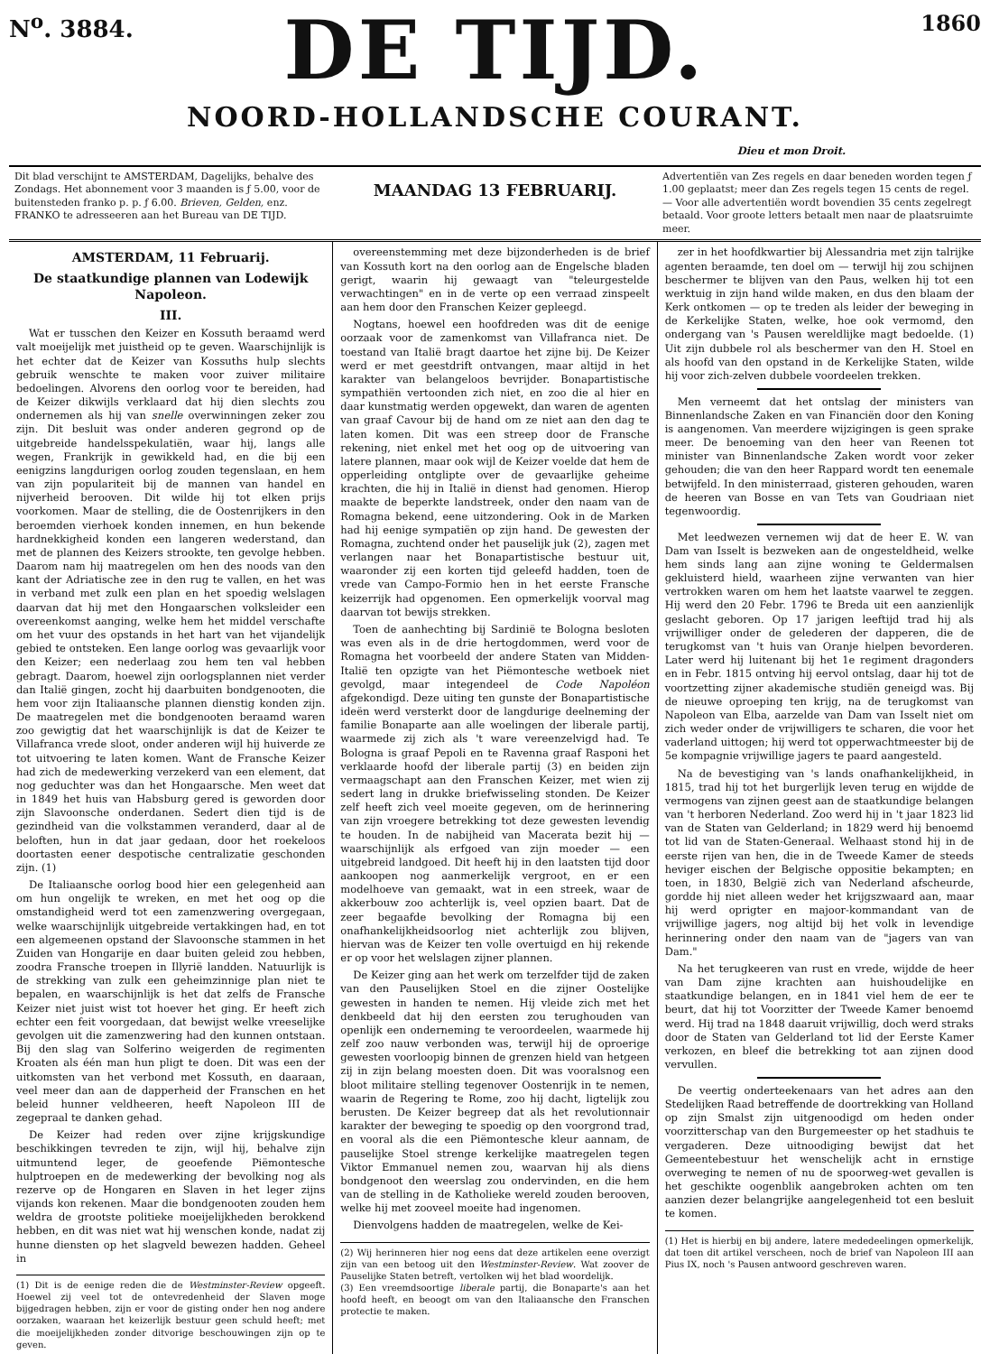N<sup>o</sup>. 3884.
DE TIJD.
1860
NOORD-HOLLANDSCHE COURANT.
Dieu et mon Droit.
Dit blad verschijnt te AMSTERDAM, Dagelijks, behalve des Zondags. Het abonnement voor 3 maanden is ƒ 5.00, voor de buitensteden franko p. p. ƒ 6.00. Brieven, Gelden, enz. FRANKO te adresseeren aan het Bureau van DE TIJD.
MAANDAG 13 FEBRUARIJ.
Advertentiën van Zes regels en daar beneden worden tegen ƒ 1.00 geplaatst; meer dan Zes regels tegen 15 cents de regel. — Voor alle advertentiën wordt bovendien 35 cents zegelregt betaald. Voor groote letters betaalt men naar de plaatsruimte meer.
AMSTERDAM, 11 Februarij.
De staatkundige plannen van Lodewijk Napoleon.
III.
Wat er tusschen den Keizer en Kossuth beraamd werd valt moeijelijk met juistheid op te geven. Waarschijnlijk is het echter dat de Keizer van Kossuths hulp slechts gebruik wenschte te maken voor zuiver militaire bedoelingen. Alvorens den oorlog voor te bereiden, had de Keizer dikwijls verklaard dat hij dien slechts zou ondernemen als hij van snelle overwinningen zeker zou zijn. Dit besluit was onder anderen gegrond op de uitgebreide handelsspekulatiën, waar hij, langs alle wegen, Frankrijk in gewikkeld had, en die bij een eenigzins langdurigen oorlog zouden tegenslaan, en hem van zijn populariteit bij de mannen van handel en nijverheid berooven. Dit wilde hij tot elken prijs voorkomen. Maar de stelling, die de Oostenrijkers in den beroemden vierhoek konden innemen, en hun bekende hardnekkigheid konden een langeren wederstand, dan met de plannen des Keizers strookte, ten gevolge hebben. Daarom nam hij maatregelen om hen des noods van den kant der Adriatische zee in den rug te vallen, en het was in verband met zulk een plan en het spoedig welslagen daarvan dat hij met den Hongaarschen volksleider een overeenkomst aanging, welke hem het middel verschafte om het vuur des opstands in het hart van het vijandelijk gebied te ontsteken. Een lange oorlog was gevaarlijk voor den Keizer; een nederlaag zou hem ten val hebben gebragt. Daarom, hoewel zijn oorlogsplannen niet verder dan Italië gingen, zocht hij daarbuiten bondgenooten, die hem voor zijn Italiaansche plannen dienstig konden zijn. De maatregelen met die bondgenooten beraamd waren zoo gewigtig dat het waarschijnlijk is dat de Keizer te Villafranca vrede sloot, onder anderen wijl hij huiverde ze tot uitvoering te laten komen. Want de Fransche Keizer had zich de medewerking verzekerd van een element, dat nog geduchter was dan het Hongaarsche. Men weet dat in 1849 het huis van Habsburg gered is geworden door zijn Slavoonsche onderdanen. Sedert dien tijd is de gezindheid van die volkstammen veranderd, daar al de beloften, hun in dat jaar gedaan, door het roekeloos doortasten eener despotische centralizatie geschonden zijn. (1)
De Italiaansche oorlog bood hier een gelegenheid aan om hun ongelijk te wreken, en met het oog op die omstandigheid werd tot een zamenzwering overgegaan, welke waarschijnlijk uitgebreide vertakkingen had, en tot een algemeenen opstand der Slavoonsche stammen in het Zuiden van Hongarije en daar buiten geleid zou hebben, zoodra Fransche troepen in Illyrië landden. Natuurlijk is de strekking van zulk een geheimzinnige plan niet te bepalen, en waarschijnlijk is het dat zelfs de Fransche Keizer niet juist wist tot hoever het ging. Er heeft zich echter een feit voorgedaan, dat bewijst welke vreeselijke gevolgen uit die zamenzwering had den kunnen ontstaan. Bij den slag van Solferino weigerden de regimenten Kroaten als één man hun pligt te doen. Dit was een der uitkomsten van het verbond met Kossuth, en daaraan, veel meer dan aan de dapperheid der Franschen en het beleid hunner veldheeren, heeft Napoleon III de zegepraal te danken gehad.
De Keizer had reden over zijne krijgskundige beschikkingen tevreden te zijn, wijl hij, behalve zijn uitmuntend leger, de geoefende Piëmontesche hulptroepen en de medewerking der bevolking nog als rezerve op de Hongaren en Slaven in het leger zijns vijands kon rekenen. Maar die bondgenooten zouden hem weldra de grootste politieke moeijelijkheden berokkend hebben, en dit was niet wat hij wenschen konde, nadat zij hunne diensten op het slagveld bewezen hadden. Geheel in
(1) Dit is de eenige reden die de Westminster-Review opgeeft. Hoewel zij veel tot de ontevredenheid der Slaven moge bijgedragen hebben, zijn er voor de gisting onder hen nog andere oorzaken, waaraan het keizerlijk bestuur geen schuld heeft; met die moeijelijkheden zonder ditvorige beschouwingen zijn op te geven.
overeenstemming met deze bijzonderheden is de brief van Kossuth kort na den oorlog aan de Engelsche bladen gerigt, waarin hij gewaagt van "teleurgestelde verwachtingen" en in de verte op een verraad zinspeelt aan hem door den Franschen Keizer gepleegd.
Nogtans, hoewel een hoofdreden was dit de eenige oorzaak voor de zamenkomst van Villafranca niet. De toestand van Italië bragt daartoe het zijne bij. De Keizer werd er met geestdrift ontvangen, maar altijd in het karakter van belangeloos bevrijder. Bonapartistische sympathiën vertoonden zich niet, en zoo die al hier en daar kunstmatig werden opgewekt, dan waren de agenten van graaf Cavour bij de hand om ze niet aan den dag te laten komen. Dit was een streep door de Fransche rekening, niet enkel met het oog op de uitvoering van latere plannen, maar ook wijl de Keizer voelde dat hem de opperleiding ontglipte over de gevaarlijke geheime krachten, die hij in Italië in dienst had genomen. Hierop maakte de beperkte landstreek, onder den naam van de Romagna bekend, eene uitzondering. Ook in de Marken had hij eenige sympatiën op zijn hand. De gewesten der Romagna, zuchtend onder het pauselijk juk (2), zagen met verlangen naar het Bonapartistische bestuur uit, waaronder zij een korten tijd geleefd hadden, toen de vrede van Campo-Formio hen in het eerste Fransche keizerrijk had opgenomen. Een opmerkelijk voorval mag daarvan tot bewijs strekken.
Toen de aanhechting bij Sardinië te Bologna besloten was even als in de drie hertogdommen, werd voor de Romagna het voorbeeld der andere Staten van Midden-Italië ten opzigte van het Piëmontesche wetboek niet gevolgd, maar integendeel de Code Napoléon afgekondigd. Deze uiting ten gunste der Bonapartistische ideën werd versterkt door de langdurige deelneming der familie Bonaparte aan alle woelingen der liberale partij, waarmede zij zich als 't ware vereenzelvigd had. Te Bologna is graaf Pepoli en te Ravenna graaf Rasponi het verklaarde hoofd der liberale partij (3) en beiden zijn vermaagschapt aan den Franschen Keizer, met wien zij sedert lang in drukke briefwisseling stonden. De Keizer zelf heeft zich veel moeite gegeven, om de herinnering van zijn vroegere betrekking tot deze gewesten levendig te houden. In de nabijheid van Macerata bezit hij — waarschijnlijk als erfgoed van zijn moeder — een uitgebreid landgoed. Dit heeft hij in den laatsten tijd door aankoopen nog aanmerkelijk vergroot, en er een modelhoeve van gemaakt, wat in een streek, waar de akkerbouw zoo achterlijk is, veel opzien baart. Dat de zeer begaafde bevolking der Romagna bij een onafhankelijkheidsoorlog niet achterlijk zou blijven, hiervan was de Keizer ten volle overtuigd en hij rekende er op voor het welslagen zijner plannen.
De Keizer ging aan het werk om terzelfder tijd de zaken van den Pauselijken Stoel en die zijner Oostelijke gewesten in handen te nemen. Hij vleide zich met het denkbeeld dat hij den eersten zou terughouden van openlijk een onderneming te veroordeelen, waarmede hij zelf zoo nauw verbonden was, terwijl hij de oproerige gewesten voorloopig binnen de grenzen hield van hetgeen zij in zijn belang moesten doen. Dit was vooralsnog een bloot militaire stelling tegenover Oostenrijk in te nemen, waarin de Regering te Rome, zoo hij dacht, ligtelijk zou berusten. De Keizer begreep dat als het revolutionnair karakter der beweging te spoedig op den voorgrond trad, en vooral als die een Piëmontesche kleur aannam, de pauselijke Stoel strenge kerkelijke maatregelen tegen Viktor Emmanuel nemen zou, waarvan hij als diens bondgenoot den weerslag zou ondervinden, en die hem van de stelling in de Katholieke wereld zouden berooven, welke hij met zooveel moeite had ingenomen.
Dienvolgens hadden de maatregelen, welke de Kei-
(2) Wij herinneren hier nog eens dat deze artikelen eene overzigt zijn van een betoog uit den Westminster-Review. Wat zoover de Pauselijke Staten betreft, vertolken wij het blad woordelijk.
(3) Een vreemdsoortige liberale partij, die Bonaparte's aan het hoofd heeft, en beoogt om van den Italiaansche den Franschen protectie te maken.
zer in het hoofdkwartier bij Alessandria met zijn talrijke agenten beraamde, ten doel om — terwijl hij zou schijnen beschermer te blijven van den Paus, welken hij tot een werktuig in zijn hand wilde maken, en dus den blaam der Kerk ontkomen — op te treden als leider der beweging in de Kerkelijke Staten, welke, hoe ook vermomd, den ondergang van 's Pausen wereldlijke magt bedoelde. (1) Uit zijn dubbele rol als beschermer van den H. Stoel en als hoofd van den opstand in de Kerkelijke Staten, wilde hij voor zich-zelven dubbele voordeelen trekken.
Men verneemt dat het ontslag der ministers van Binnenlandsche Zaken en van Financiën door den Koning is aangenomen. Van meerdere wijzigingen is geen sprake meer. De benoeming van den heer van Reenen tot minister van Binnenlandsche Zaken wordt voor zeker gehouden; die van den heer Rappard wordt ten eenemale betwijfeld. In den ministerraad, gisteren gehouden, waren de heeren van Bosse en van Tets van Goudriaan niet tegenwoordig.
Met leedwezen vernemen wij dat de heer E. W. van Dam van Isselt is bezweken aan de ongesteldheid, welke hem sinds lang aan zijne woning te Geldermalsen gekluisterd hield, waarheen zijne verwanten van hier vertrokken waren om hem het laatste vaarwel te zeggen. Hij werd den 20 Febr. 1796 te Breda uit een aanzienlijk geslacht geboren. Op 17 jarigen leeftijd trad hij als vrijwilliger onder de gelederen der dapperen, die de terugkomst van 't huis van Oranje hielpen bevorderen. Later werd hij luitenant bij het 1e regiment dragonders en in Febr. 1815 ontving hij eervol ontslag, daar hij tot de voortzetting zijner akademische studiën geneigd was. Bij de nieuwe oproeping ten krijg, na de terugkomst van Napoleon van Elba, aarzelde van Dam van Isselt niet om zich weder onder de vrijwilligers te scharen, die voor het vaderland uittogen; hij werd tot opperwachtmeester bij de 5e kompagnie vrijwillige jagers te paard aangesteld.
Na de bevestiging van 's lands onafhankelijkheid, in 1815, trad hij tot het burgerlijk leven terug en wijdde de vermogens van zijnen geest aan de staatkundige belangen van 't herboren Nederland. Zoo werd hij in 't jaar 1823 lid van de Staten van Gelderland; in 1829 werd hij benoemd tot lid van de Staten-Generaal. Welhaast stond hij in de eerste rijen van hen, die in de Tweede Kamer de steeds heviger eischen der Belgische oppositie bekampten; en toen, in 1830, België zich van Nederland afscheurde, gordde hij niet alleen weder het krijgszwaard aan, maar hij werd oprigter en majoor-kommandant van de vrijwillige jagers, nog altijd bij het volk in levendige herinnering onder den naam van de "jagers van van Dam."
Na het terugkeeren van rust en vrede, wijdde de heer van Dam zijne krachten aan huishoudelijke en staatkundige belangen, en in 1841 viel hem de eer te beurt, dat hij tot Voorzitter der Tweede Kamer benoemd werd. Hij trad na 1848 daaruit vrijwillig, doch werd straks door de Staten van Gelderland tot lid der Eerste Kamer verkozen, en bleef die betrekking tot aan zijnen dood vervullen.
De veertig onderteekenaars van het adres aan den Stedelijken Raad betreffende de doortrekking van Holland op zijn Smalst zijn uitgenoodigd om heden onder voorzitterschap van den Burgemeester op het stadhuis te vergaderen. Deze uitnoodiging bewijst dat het Gemeentebestuur het wenschelijk acht in ernstige overweging te nemen of nu de spoorweg-wet gevallen is het geschikte oogenblik aangebroken achten om ten aanzien dezer belangrijke aangelegenheid tot een besluit te komen.
(1) Het is hierbij en bij andere, latere mededeelingen opmerkelijk, dat toen dit artikel verscheen, noch de brief van Napoleon III aan Pius IX, noch 's Pausen antwoord geschreven waren.